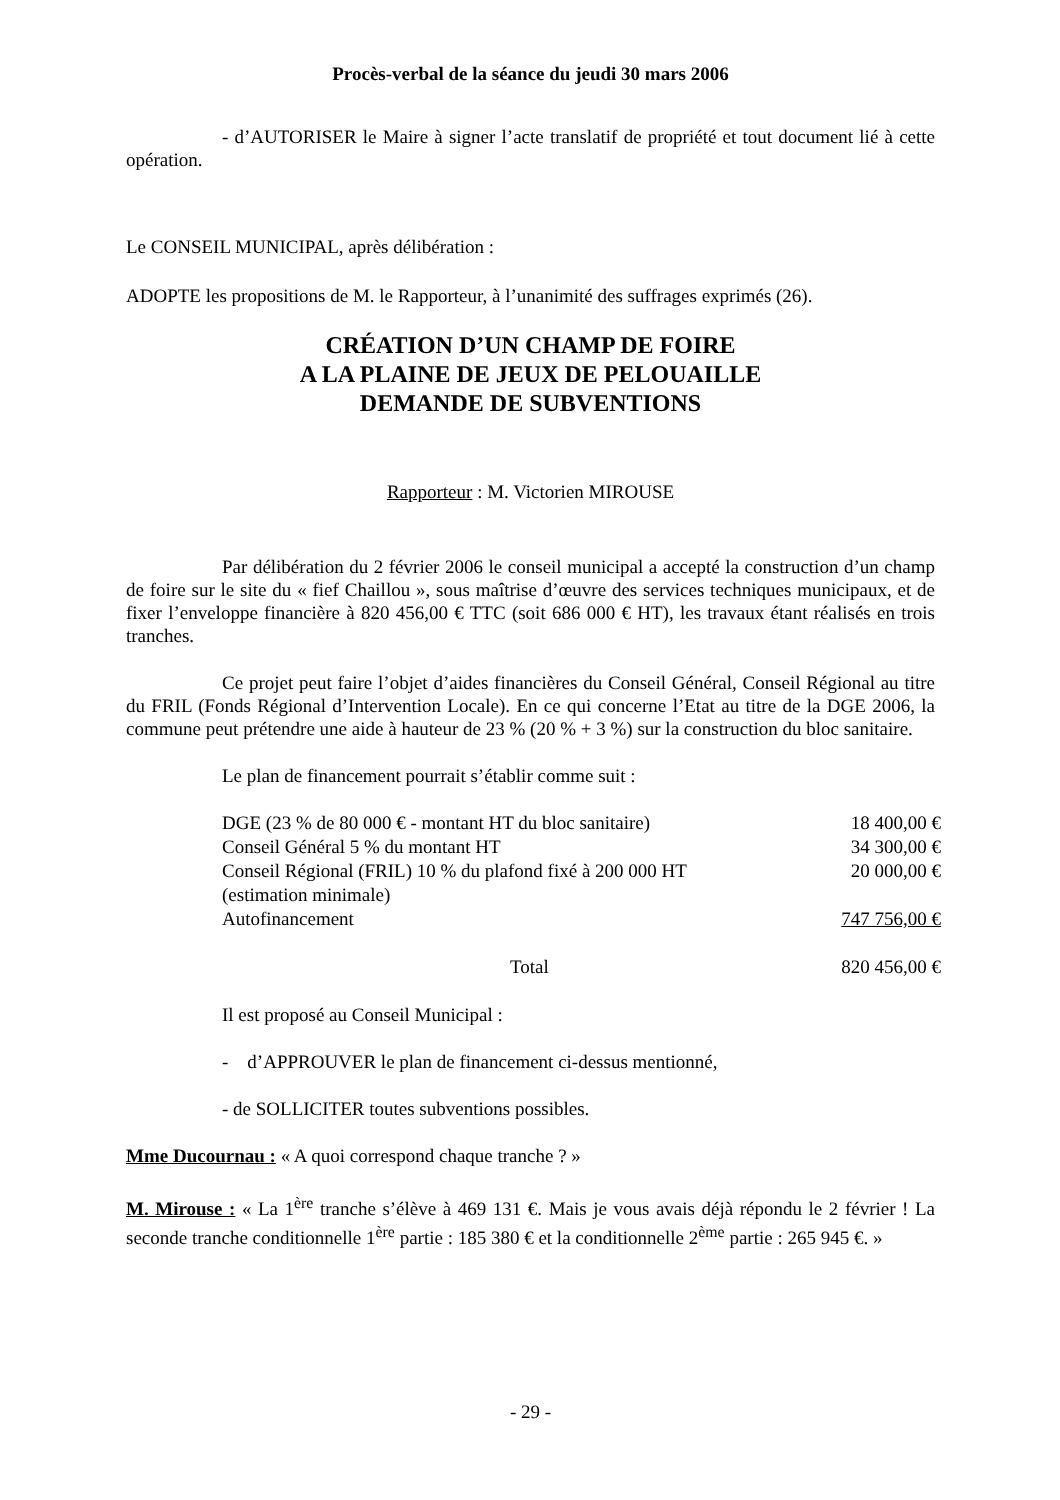Procès-verbal de la séance du jeudi 30 mars 2006
- d’AUTORISER le Maire à signer l’acte translatif de propriété et tout document lié à cette opération.
Le CONSEIL MUNICIPAL, après délibération :
ADOPTE les propositions de M. le Rapporteur, à l’unanimité des suffrages exprimés (26).
CRÉATION D’UN CHAMP DE FOIRE
A LA PLAINE DE JEUX DE PELOUAILLE
DEMANDE DE SUBVENTIONS
Rapporteur : M. Victorien MIROUSE
Par délibération du 2 février 2006 le conseil municipal a accepté la construction d’un champ de foire sur le site du « fief Chaillou », sous maîtrise d’œuvre des services techniques municipaux, et de fixer l’enveloppe financière à 820 456,00 € TTC (soit 686 000 € HT), les travaux étant réalisés en trois tranches.
Ce projet peut faire l’objet d’aides financières du Conseil Général, Conseil Régional au titre du FRIL (Fonds Régional d’Intervention Locale). En ce qui concerne l’Etat au titre de la DGE 2006, la commune peut prétendre une aide à hauteur de 23 % (20 % + 3 %) sur la construction du bloc sanitaire.
Le plan de financement pourrait s’établir comme suit :
| DGE (23 % de 80 000 € - montant HT du bloc sanitaire) | 18 400,00 € |
| Conseil Général 5 % du montant HT | 34 300,00 € |
| Conseil Régional (FRIL) 10 % du plafond fixé à 200 000 HT (estimation minimale) | 20 000,00 € |
| Autofinancement | 747 756,00 € |
| Total | 820 456,00 € |
Il est proposé au Conseil Municipal :
- d’APPROUVER le plan de financement ci-dessus mentionné,
- de SOLLICITER toutes subventions possibles.
Mme Ducournau : « A quoi correspond chaque tranche ? »
M. Mirouse : « La 1<sup>ère</sup> tranche s’élève à 469 131 €. Mais je vous avais déjà répondu le 2 février ! La seconde tranche conditionnelle 1<sup>ère</sup> partie : 185 380 € et la conditionnelle 2<sup>ème</sup> partie : 265 945 €. »
- 29 -